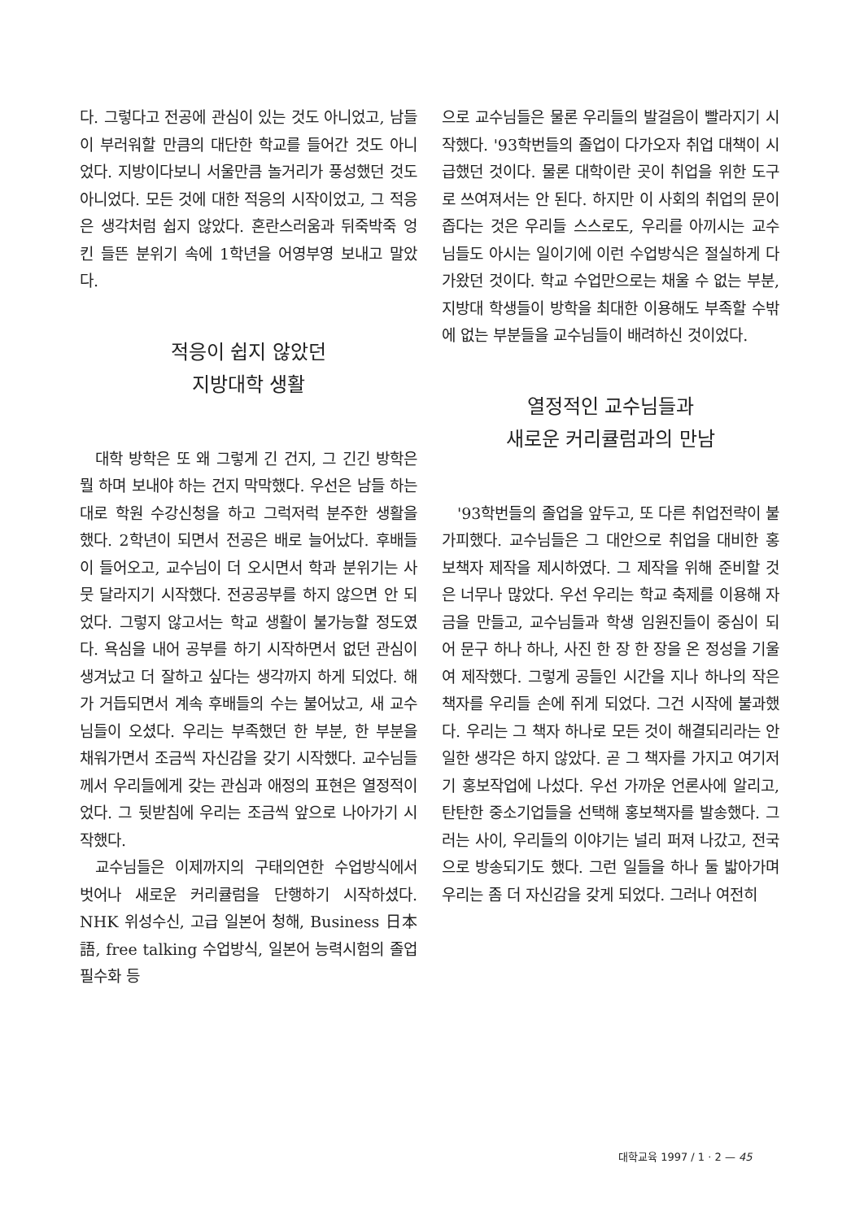다. 그렇다고 전공에 관심이 있는 것도 아니었고, 남들이 부러워할 만큼의 대단한 학교를 들어간 것도 아니었다. 지방이다보니 서울만큼 놀거리가 풍성했던 것도 아니었다. 모든 것에 대한 적응의 시작이었고, 그 적응은 생각처럼 쉽지 않았다. 혼란스러움과 뒤죽박죽 엉킨 들뜬 분위기 속에 1학년을 어영부영 보내고 말았다.
적응이 쉽지 않았던
지방대학 생활
대학 방학은 또 왜 그렇게 긴 건지, 그 긴긴 방학은 뭘 하며 보내야 하는 건지 막막했다. 우선은 남들 하는 대로 학원 수강신청을 하고 그럭저럭 분주한 생활을 했다. 2학년이 되면서 전공은 배로 늘어났다. 후배들이 들어오고, 교수님이 더 오시면서 학과 분위기는 사뭇 달라지기 시작했다. 전공공부를 하지 않으면 안 되었다. 그렇지 않고서는 학교 생활이 불가능할 정도였다. 욕심을 내어 공부를 하기 시작하면서 없던 관심이 생겨났고 더 잘하고 싶다는 생각까지 하게 되었다. 해가 거듭되면서 계속 후배들의 수는 불어났고, 새 교수님들이 오셨다. 우리는 부족했던 한 부분, 한 부분을 채워가면서 조금씩 자신감을 갖기 시작했다. 교수님들께서 우리들에게 갖는 관심과 애정의 표현은 열정적이었다. 그 뒷받침에 우리는 조금씩 앞으로 나아가기 시작했다.
교수님들은 이제까지의 구태의연한 수업방식에서 벗어나 새로운 커리큘럼을 단행하기 시작하셨다. NHK 위성수신, 고급 일본어 청해, Business 日本語, free talking 수업방식, 일본어 능력시험의 졸업 필수화 등
으로 교수님들은 물론 우리들의 발걸음이 빨라지기 시작했다. '93학번들의 졸업이 다가오자 취업 대책이 시급했던 것이다. 물론 대학이란 곳이 취업을 위한 도구로 쓰여져서는 안 된다. 하지만 이 사회의 취업의 문이 좁다는 것은 우리들 스스로도, 우리를 아끼시는 교수님들도 아시는 일이기에 이런 수업방식은 절실하게 다가왔던 것이다. 학교 수업만으로는 채울 수 없는 부분, 지방대 학생들이 방학을 최대한 이용해도 부족할 수밖에 없는 부분들을 교수님들이 배려하신 것이었다.
열정적인 교수님들과
새로운 커리큘럼과의 만남
'93학번들의 졸업을 앞두고, 또 다른 취업전략이 불가피했다. 교수님들은 그 대안으로 취업을 대비한 홍보책자 제작을 제시하였다. 그 제작을 위해 준비할 것은 너무나 많았다. 우선 우리는 학교 축제를 이용해 자금을 만들고, 교수님들과 학생 임원진들이 중심이 되어 문구 하나 하나, 사진 한 장 한 장을 온 정성을 기울여 제작했다. 그렇게 공들인 시간을 지나 하나의 작은 책자를 우리들 손에 쥐게 되었다. 그건 시작에 불과했다. 우리는 그 책자 하나로 모든 것이 해결되리라는 안일한 생각은 하지 않았다. 곧 그 책자를 가지고 여기저기 홍보작업에 나섰다. 우선 가까운 언론사에 알리고, 탄탄한 중소기업들을 선택해 홍보책자를 발송했다. 그러는 사이, 우리들의 이야기는 널리 퍼져 나갔고, 전국으로 방송되기도 했다. 그런 일들을 하나 둘 밟아가며 우리는 좀 더 자신감을 갖게 되었다. 그러나 여전히
대학교육 1997 / 1 · 2 — 45